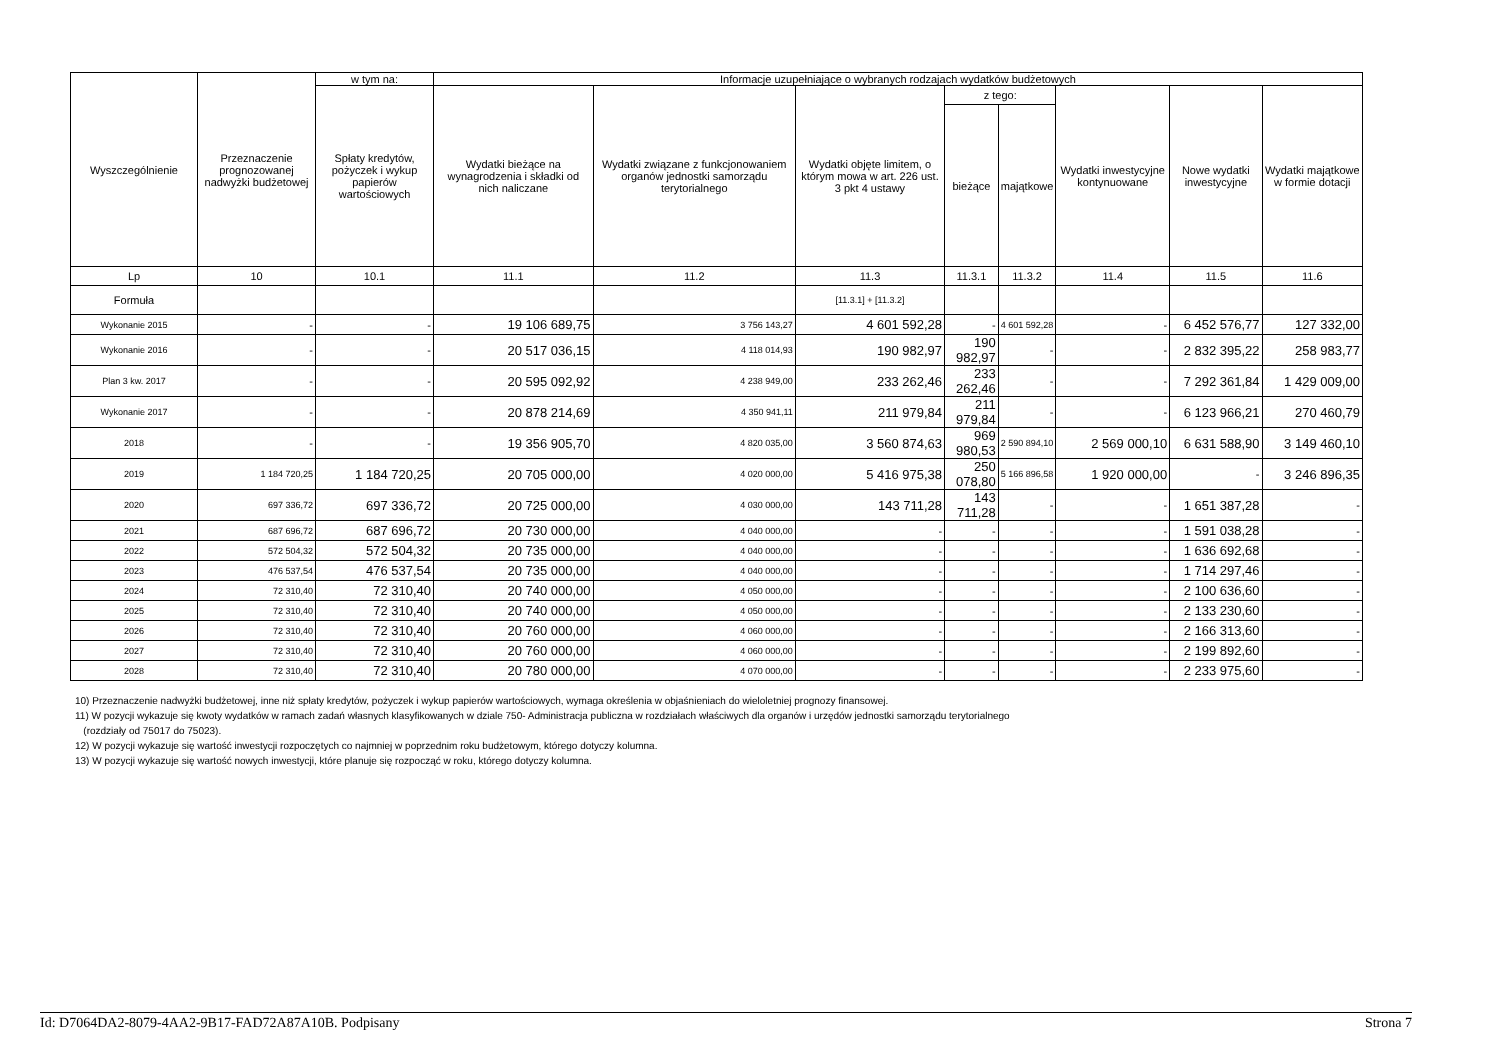| Wyszczególnienie | Przeznaczenie prognozowanej nadwyżki budżetowej | w tym na: | Informacje uzupełniające o wybranych rodzajach wydatków budżetowych | | | | | | | |
| --- | --- | --- | --- | --- | --- | --- | --- | --- | --- | --- |
| | | Spłaty kredytów, pożyczek i wykup papierów wartościowych | Wydatki bieżące na wynagrodzenia i składki od nich naliczane | Wydatki związane z funkcjonowaniem organów jednostki samorządu terytorialnego | Wydatki objęte limitem, o którym mowa w art. 226 ust. 3 pkt 4 ustawy | z tego: | | Wydatki inwestycyjne kontynuowane | Nowe wydatki inwestycyjne | Wydatki majątkowe w formie dotacji |
| | | | | | | bieżące | majątkowe | | | |
| Lp | 10 | 10.1 | 11.1 | 11.2 | 11.3 | 11.3.1 | 11.3.2 | 11.4 | 11.5 | 11.6 |
| Formuła | | | | | [11.3.1] + [11.3.2] | | | | | |
| Wykonanie 2015 | - | - | 19 106 689,75 | 3 756 143,27 | 4 601 592,28 | - | 4 601 592,28 | - | 6 452 576,77 | 127 332,00 |
| Wykonanie 2016 | - | - | 20 517 036,15 | 4 118 014,93 | 190 982,97 | 190 982,97 | - | - | 2 832 395,22 | 258 983,77 |
| Plan 3 kw. 2017 | - | - | 20 595 092,92 | 4 238 949,00 | 233 262,46 | 233 262,46 | - | - | 7 292 361,84 | 1 429 009,00 |
| Wykonanie 2017 | - | - | 20 878 214,69 | 4 350 941,11 | 211 979,84 | 211 979,84 | - | - | 6 123 966,21 | 270 460,79 |
| 2018 | - | - | 19 356 905,70 | 4 820 035,00 | 3 560 874,63 | 969 980,53 | 2 590 894,10 | 2 569 000,10 | 6 631 588,90 | 3 149 460,10 |
| 2019 | 1 184 720,25 | 1 184 720,25 | 20 705 000,00 | 4 020 000,00 | 5 416 975,38 | 250 078,80 | 5 166 896,58 | 1 920 000,00 | - | 3 246 896,35 |
| 2020 | 697 336,72 | 697 336,72 | 20 725 000,00 | 4 030 000,00 | 143 711,28 | 143 711,28 | - | - | 1 651 387,28 | - |
| 2021 | 687 696,72 | 687 696,72 | 20 730 000,00 | 4 040 000,00 | - | - | - | - | 1 591 038,28 | - |
| 2022 | 572 504,32 | 572 504,32 | 20 735 000,00 | 4 040 000,00 | - | - | - | - | 1 636 692,68 | - |
| 2023 | 476 537,54 | 476 537,54 | 20 735 000,00 | 4 040 000,00 | - | - | - | - | 1 714 297,46 | - |
| 2024 | 72 310,40 | 72 310,40 | 20 740 000,00 | 4 050 000,00 | - | - | - | - | 2 100 636,60 | - |
| 2025 | 72 310,40 | 72 310,40 | 20 740 000,00 | 4 050 000,00 | - | - | - | - | 2 133 230,60 | - |
| 2026 | 72 310,40 | 72 310,40 | 20 760 000,00 | 4 060 000,00 | - | - | - | - | 2 166 313,60 | - |
| 2027 | 72 310,40 | 72 310,40 | 20 760 000,00 | 4 060 000,00 | - | - | - | - | 2 199 892,60 | - |
| 2028 | 72 310,40 | 72 310,40 | 20 780 000,00 | 4 070 000,00 | - | - | - | - | 2 233 975,60 | - |
10) Przeznaczenie nadwyżki budżetowej, inne niż spłaty kredytów, pożyczek i wykup papierów wartościowych, wymaga określenia w objaśnieniach do wieloletniej prognozy finansowej.
11) W pozycji wykazuje się kwoty wydatków w ramach zadań własnych klasyfikowanych w dziale 750- Administracja publiczna w rozdziałach właściwych dla organów i urzędów jednostki samorządu terytorialnego
(rozdziały od 75017 do 75023).
12) W pozycji wykazuje się wartość inwestycji rozpoczętych co najmniej w poprzednim roku budżetowym, którego dotyczy kolumna.
13) W pozycji wykazuje się wartość nowych inwestycji, które planuje się rozpocząć w roku, którego dotyczy kolumna.
Id: D7064DA2-8079-4AA2-9B17-FAD72A87A10B. Podpisany Strona 7